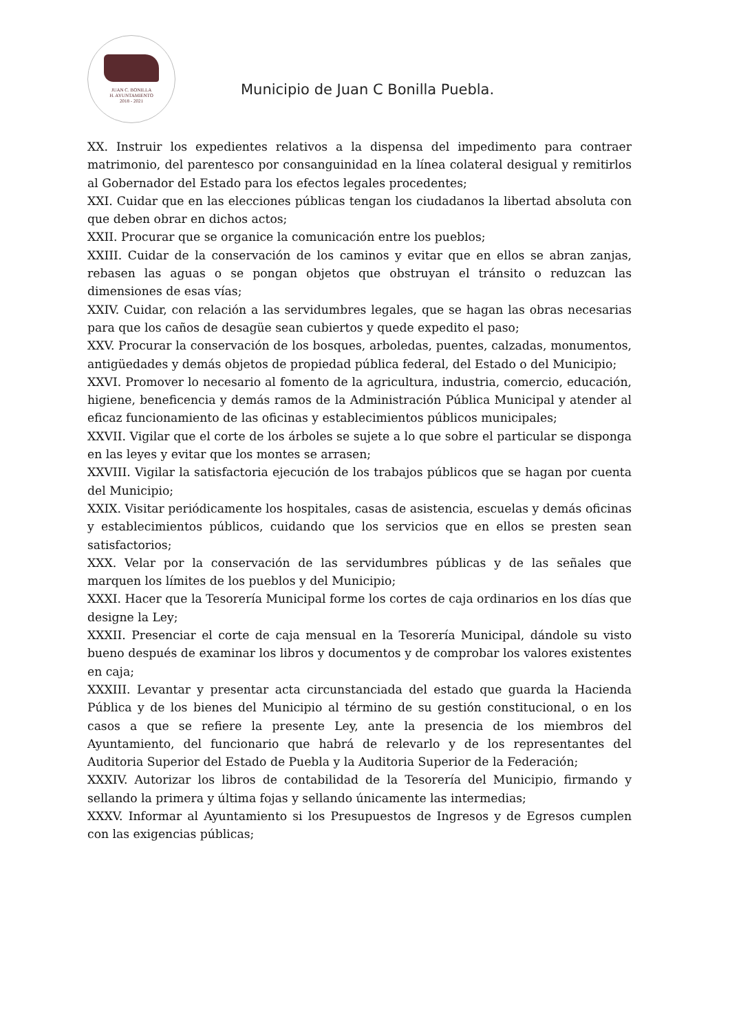JUAN C. BONILLA
H. AYUNTAMIENTO
2018 - 2021
Municipio de Juan C Bonilla Puebla.
XX. Instruir los expedientes relativos a la dispensa del impedimento para contraer matrimonio, del parentesco por consanguinidad en la línea colateral desigual y remitirlos al Gobernador del Estado para los efectos legales procedentes;
XXI. Cuidar que en las elecciones públicas tengan los ciudadanos la libertad absoluta con que deben obrar en dichos actos;
XXII. Procurar que se organice la comunicación entre los pueblos;
XXIII. Cuidar de la conservación de los caminos y evitar que en ellos se abran zanjas, rebasen las aguas o se pongan objetos que obstruyan el tránsito o reduzcan las dimensiones de esas vías;
XXIV. Cuidar, con relación a las servidumbres legales, que se hagan las obras necesarias para que los caños de desagüe sean cubiertos y quede expedito el paso;
XXV. Procurar la conservación de los bosques, arboledas, puentes, calzadas, monumentos, antigüedades y demás objetos de propiedad pública federal, del Estado o del Municipio;
XXVI. Promover lo necesario al fomento de la agricultura, industria, comercio, educación, higiene, beneficencia y demás ramos de la Administración Pública Municipal y atender al eficaz funcionamiento de las oficinas y establecimientos públicos municipales;
XXVII. Vigilar que el corte de los árboles se sujete a lo que sobre el particular se disponga en las leyes y evitar que los montes se arrasen;
XXVIII. Vigilar la satisfactoria ejecución de los trabajos públicos que se hagan por cuenta del Municipio;
XXIX. Visitar periódicamente los hospitales, casas de asistencia, escuelas y demás oficinas y establecimientos públicos, cuidando que los servicios que en ellos se presten sean satisfactorios;
XXX. Velar por la conservación de las servidumbres públicas y de las señales que marquen los límites de los pueblos y del Municipio;
XXXI. Hacer que la Tesorería Municipal forme los cortes de caja ordinarios en los días que designe la Ley;
XXXII. Presenciar el corte de caja mensual en la Tesorería Municipal, dándole su visto bueno después de examinar los libros y documentos y de comprobar los valores existentes en caja;
XXXIII. Levantar y presentar acta circunstanciada del estado que guarda la Hacienda Pública y de los bienes del Municipio al término de su gestión constitucional, o en los casos a que se refiere la presente Ley, ante la presencia de los miembros del Ayuntamiento, del funcionario que habrá de relevarlo y de los representantes del Auditoria Superior del Estado de Puebla y la Auditoria Superior de la Federación;
XXXIV. Autorizar los libros de contabilidad de la Tesorería del Municipio, firmando y sellando la primera y última fojas y sellando únicamente las intermedias;
XXXV. Informar al Ayuntamiento si los Presupuestos de Ingresos y de Egresos cumplen con las exigencias públicas;